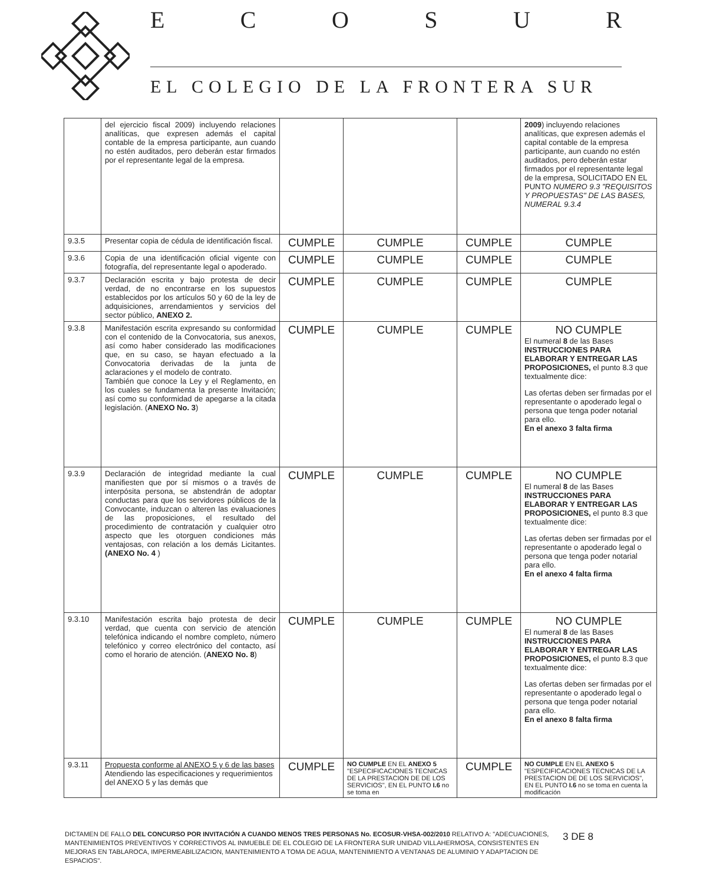ECOSUR
EL COLEGIO DE LA FRONTERA SUR
| | del ejercicio fiscal 2009) incluyendo relaciones analíticas, que expresen además el capital contable de la empresa participante, aun cuando no estén auditados, pero deberán estar firmados por el representante legal de la empresa. | | | | 2009 ) incluyendo relaciones analíticas, que expresen además el capital contable de la empresa participante, aun cuando no estén auditados, pero deberán estar firmados por el representante legal de la empresa, SOLICITADO EN EL PUNTO NUMERO 9.3 "REQUISITOS Y PROPUESTAS" DE LAS BASES, NUMERAL 9.3.4 |
| 9.3.5 | Presentar copia de cédula de identificación fiscal. | CUMPLE | CUMPLE | CUMPLE | CUMPLE |
| 9.3.6 | Copia de una identificación oficial vigente con fotografía, del representante legal o apoderado. | CUMPLE | CUMPLE | CUMPLE | CUMPLE |
| 9.3.7 | Declaración escrita y bajo protesta de decir verdad, de no encontrarse en los supuestos establecidos por los artículos 50 y 60 de la ley de adquisiciones, arrendamientos y servicios del sector público, ANEXO 2. | CUMPLE | CUMPLE | CUMPLE | CUMPLE |
| 9.3.8 | Manifestación escrita expresando su conformidad con el contenido de la Convocatoria, sus anexos, así como haber considerado las modificaciones que, en su caso, se hayan efectuado a la Convocatoria derivadas de la junta de aclaraciones y el modelo de contrato. También que conoce la Ley y el Reglamento, en los cuales se fundamenta la presente Invitación; así como su conformidad de apegarse a la citada legislación. ( ANEXO No. 3 ) | CUMPLE | CUMPLE | CUMPLE | NO CUMPLE El numeral 8 de las Bases INSTRUCCIONES PARA ELABORAR Y ENTREGAR LAS PROPOSICIONES, el punto 8.3 que textualmente dice: Las ofertas deben ser firmadas por el representante o apoderado legal o persona que tenga poder notarial para ello. En el anexo 3 falta firma |
| 9.3.9 | Declaración de integridad mediante la cual manifiesten que por sí mismos o a través de interpósita persona, se abstendrán de adoptar conductas para que los servidores públicos de la Convocante, induzcan o alteren las evaluaciones de las proposiciones, el resultado del procedimiento de contratación y cualquier otro aspecto que les otorguen condiciones más ventajosas, con relación a los demás Licitantes. (ANEXO No. 4 ) | CUMPLE | CUMPLE | CUMPLE | NO CUMPLE El numeral 8 de las Bases INSTRUCCIONES PARA ELABORAR Y ENTREGAR LAS PROPOSICIONES, el punto 8.3 que textualmente dice: Las ofertas deben ser firmadas por el representante o apoderado legal o persona que tenga poder notarial para ello. En el anexo 4 falta firma |
| 9.3.10 | Manifestación escrita bajo protesta de decir verdad, que cuenta con servicio de atención telefónica indicando el nombre completo, número telefónico y correo electrónico del contacto, así como el horario de atención. ( ANEXO No. 8 ) | CUMPLE | CUMPLE | CUMPLE | NO CUMPLE El numeral 8 de las Bases INSTRUCCIONES PARA ELABORAR Y ENTREGAR LAS PROPOSICIONES, el punto 8.3 que textualmente dice: Las ofertas deben ser firmadas por el representante o apoderado legal o persona que tenga poder notarial para ello. En el anexo 8 falta firma |
| 9.3.11 | Propuesta conforme al ANEXO 5 y 6 de las bases Atendiendo las especificaciones y requerimientos del ANEXO 5 y las demás que | CUMPLE | NO CUMPLE EN EL ANEXO 5 "ESPECIFICACIONES TECNICAS DE LA PRESTACION DE DE LOS SERVICIOS", EN EL PUNTO I.6 no se toma en | CUMPLE | NO CUMPLE EN EL ANEXO 5 "ESPECIFICACIONES TECNICAS DE LA PRESTACION DE DE LOS SERVICIOS", EN EL PUNTO I.6 no se toma en cuenta la modificación |
DICTAMEN DE FALLO DEL CONCURSO POR INVITACIÓN A CUANDO MENOS TRES PERSONAS No. ECOSUR-VHSA-002/2010 RELATIVO A: "ADECUACIONES, MANTENIMIENTOS PREVENTIVOS Y CORRECTIVOS AL INMUEBLE DE EL COLEGIO DE LA FRONTERA SUR UNIDAD VILLAHERMOSA, CONSISTENTES EN MEJORAS EN TABLAROCA, IMPERMEABILIZACION, MANTENIMIENTO A TOMA DE AGUA, MANTENIMIENTO A VENTANAS DE ALUMINIO Y ADAPTACION DE ESPACIOS".
3 DE 8